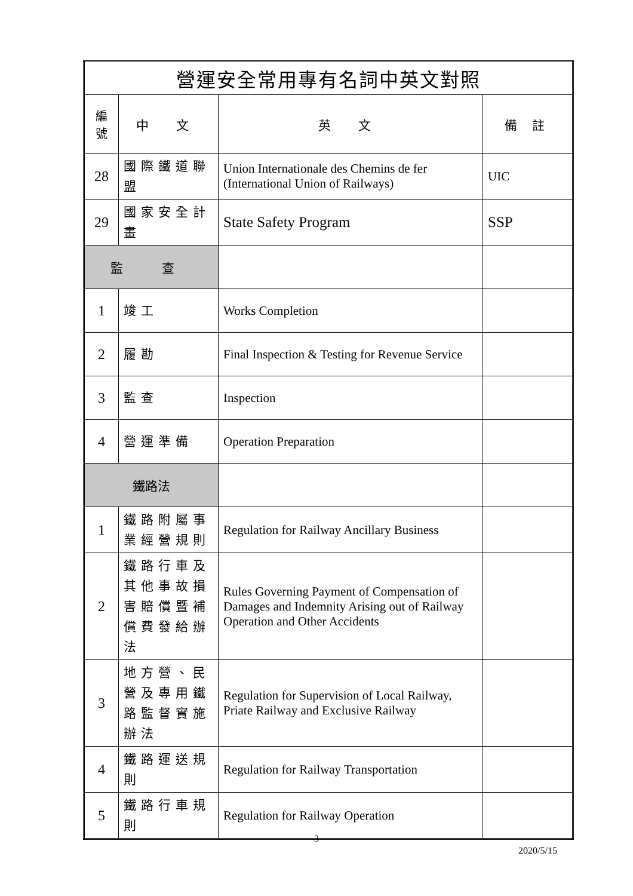| 營運安全常用專有名詞中英文對照 | | | |
| --- | --- | --- | --- |
| 編 號 | 中 文 | 英 文 | 備 註 |
| 28 | 國際鐵道聯盟 | Union Internationale des Chemins de fer (International Union of Railways) | UIC |
| 29 | 國家安全計畫 | State Safety Program | SSP |
| 監 查 | | | |
| 1 | 竣工 | Works Completion | |
| 2 | 履勘 | Final Inspection & Testing for Revenue Service | |
| 3 | 監查 | Inspection | |
| 4 | 營運準備 | Operation Preparation | |
| 鐵路法 | | | |
| 1 | 鐵路附屬事業經營規則 | Regulation for Railway Ancillary Business | |
| 2 | 鐵路行車及其他事故損害賠償暨補償費發給辦法 | Rules Governing Payment of Compensation of Damages and Indemnity Arising out of Railway Operation and Other Accidents | |
| 3 | 地方營、民營及專用鐵路監督實施辦法 | Regulation for Supervision of Local Railway, Priate Railway and Exclusive Railway | |
| 4 | 鐵路運送規則 | Regulation for Railway Transportation | |
| 5 | 鐵路行車規則 | Regulation for Railway Operation | |
3
2020/5/15